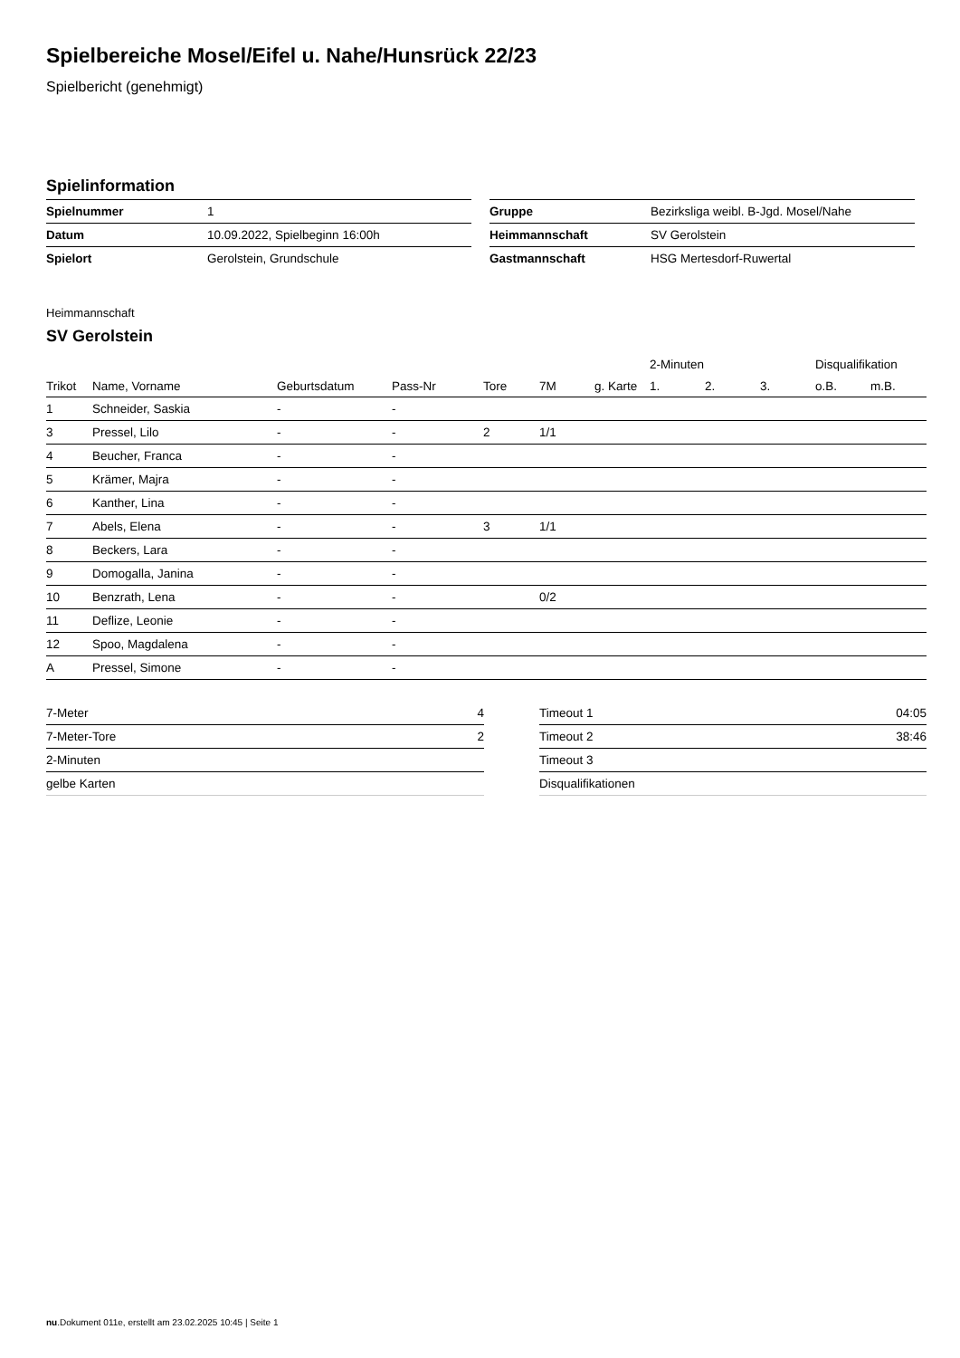Spielbereiche Mosel/Eifel u. Nahe/Hunsrück 22/23
Spielbericht (genehmigt)
Spielinformation
| Spielnummer | 1 |
| Datum | 10.09.2022, Spielbeginn 16:00h |
| Spielort | Gerolstein, Grundschule |
| Gruppe | Bezirksliga weibl. B-Jgd. Mosel/Nahe |
| Heimmannschaft | SV Gerolstein |
| Gastmannschaft | HSG Mertesdorf-Ruwertal |
Heimmannschaft
SV Gerolstein
| | | | | | | | 2-Minuten | | | Disqualifikation | |
| --- | --- | --- | --- | --- | --- | --- | --- | --- | --- | --- | --- |
| Trikot | Name, Vorname | Geburtsdatum | Pass-Nr | Tore | 7M | g. Karte | 1. | 2. | 3. | o.B. | m.B. |
| 1 | Schneider, Saskia | - | - | | | | | | | | |
| 3 | Pressel, Lilo | - | - | 2 | 1/1 | | | | | | |
| 4 | Beucher, Franca | - | - | | | | | | | | |
| 5 | Krämer, Majra | - | - | | | | | | | | |
| 6 | Kanther, Lina | - | - | | | | | | | | |
| 7 | Abels, Elena | - | - | 3 | 1/1 | | | | | | |
| 8 | Beckers, Lara | - | - | | | | | | | | |
| 9 | Domogalla, Janina | - | - | | | | | | | | |
| 10 | Benzrath, Lena | - | - | | 0/2 | | | | | | |
| 11 | Deflize, Leonie | - | - | | | | | | | | |
| 12 | Spoo, Magdalena | - | - | | | | | | | | |
| A | Pressel, Simone | - | - | | | | | | | | |
| 7-Meter | 4 |
| 7-Meter-Tore | 2 |
| 2-Minuten | |
| gelbe Karten | |
| Timeout 1 | 04:05 |
| Timeout 2 | 38:46 |
| Timeout 3 | |
| Disqualifikationen | |
nu.Dokument 011e, erstellt am 23.02.2025 10:45 | Seite 1